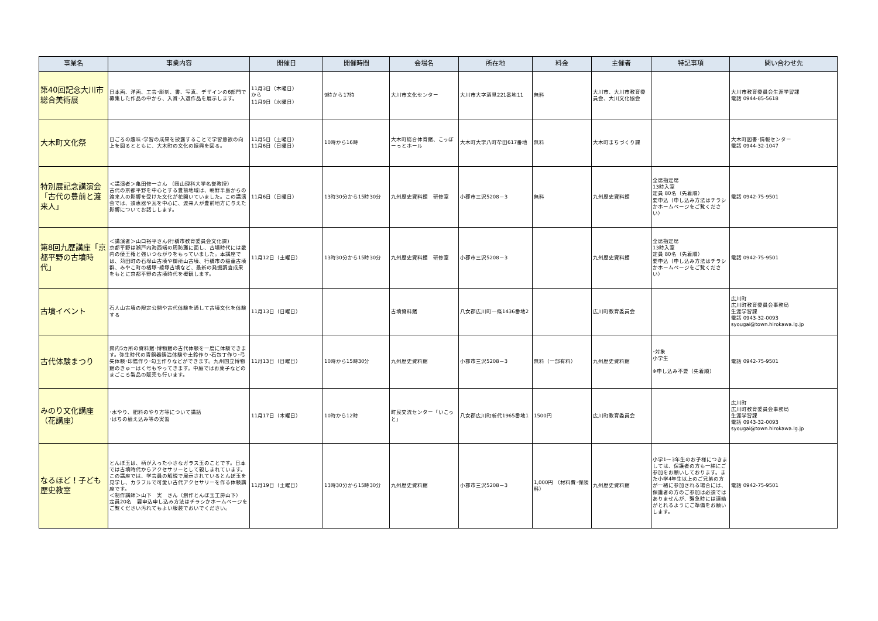| 事業名 | 事業内容 | 開催日 | 開催時間 | 会場名 | 所在地 | 料金 | 主催者 | 特記事項 | 問い合わせ先 |
| --- | --- | --- | --- | --- | --- | --- | --- | --- | --- |
| 第40回記念大川市総合美術展 | 日本画、洋画、工芸･彫刻、書、写真、デザインの6部門で募集した作品の中から、入賞･入選作品を展示します。 | 11月3日（木曜日） から 11月9日（水曜日） | 9時から17時 | 大川市文化センター | 大川市大字酒見221番地11 | 無料 | 大川市、大川市教育委員会、大川文化協会 | | 大川市教育委員会生涯学習課 電話 0944-85-5618 |
| 大木町文化祭 | 日ごろの趣味･学習の成果を披露することで学習意欲の向上を図るとともに、大木町の文化の振興を図る。 | 11月5日（土曜日） 11月6日（日曜日） | 10時から16時 | 大木町総合体育館、こっぽーっとホール | 大木町大字八町牟田617番地 | 無料 | 大木町まちづくり課 | | 大木町図書･情報センター 電話 0944-32-1047 |
| 特別展記念講演会「古代の豊前と渡来人」 | ＜講演者＞亀田修一さん （岡山理科大学名誉教授） 古代の京都平野を中心とする豊前地域は、朝鮮半島からの渡来人の影響を受けた文化が花開いていました。この講演会では、須恵器や瓦を中心に、渡来人が豊前地方に与えた影響についてお話しします。 | 11月6日（日曜日） | 13時30分から15時30分 | 九州歴史資料館 研修室 | 小郡市三沢5208－3 | 無料 | 九州歴史資料館 | 全席指定席 13時入室 定員 80名（先着順） 要申込（申し込み方法はチラシかホームページをご覧ください） | 電話 0942-75-9501 |
| 第8回九歴講座「京都平野の古墳時代」 | ＜講演者＞山口裕平さん(行橋市教育委員会文化課) 京都平野は瀬戸内海西端の周防灘に面し、古墳時代には畿内の倭王権と強いつながりをもっていました。本講座では、苅田町の石塚山古墳や御所山古墳、行橋市の稲童古墳群、みやこ町の橘塚･綾塚古墳など、最新の発掘調査成果をもとに京都平野の古墳時代を概観します。 | 11月12日（土曜日） | 13時30分から15時30分 | 九州歴史資料館 研修室 | 小郡市三沢5208－3 | | 九州歴史資料館 | 全席指定席 13時入室 定員 80名（先着順） 要申込（申し込み方法はチラシかホームページをご覧ください） | 電話 0942-75-9501 |
| 古墳イベント | 石人山古墳の限定公開や古代体験を通して古墳文化を体験する | 11月13日（日曜日） | | 古墳資料館 | 八女郡広川町一條1436番地2 | | 広川町教育委員会 | | 広川町 広川町教育委員会事務局 生涯学習課 電話 0943-32-0093 syougai@town.hirokawa.lg.jp |
| 古代体験まつり | 県内5カ所の資料館･博物館の古代体験を一度に体験できます。弥生時代の青銅器鋳造体験や土鈴作り･石包丁作り･弓矢体験･印鑑作り･勾玉作りなどができます。九州国立博物館のきゅーはく号もやってきます。中庭ではお菓子などのまごころ製品の販売も行います。 | 11月13日（日曜日） | 10時から15時30分 | 九州歴史資料館 | 小郡市三沢5208－3 | 無料（一部有料） | 九州歴史資料館 | ･対象 小学生 ※申し込み不要（先着順） | 電話 0942-75-9501 |
| みのり文化講座（花講座） | ･水やり、肥料のやり方等について講話 ･はちの植え込み等の実習 | 11月17日（木曜日） | 10時から12時 | 町民交流センター「いこっと」 | 八女郡広川町新代1965番地1 | 1500円 | 広川町教育委員会 | | 広川町 広川町教育委員会事務局 生涯学習課 電話 0943-32-0093 syougai@town.hirokawa.lg.jp |
| なるほど！子ども歴史教室 | とんぼ玉は、柄が入った小さなガラス玉のことです。日本では古墳時代からアクセサリーとして親しまれています。この講座では、学芸員の解説で展示されているとんぼ玉を見学し、カラフルで可愛い古代アクセサリーを作る体験講座です。 ＜制作講師＞山下 実 さん（創作とんぼ玉工房山下） 定員20名 要申込申し込み方法はチラシかホームページをご覧ください汚れてもよい服装でおいでください。 | 11月19日（土曜日） | 13時30分から15時30分 | 九州歴史資料館 | 小郡市三沢5208－3 | 1,000円 （材料費･保険料） | 九州歴史資料館 | 小学1～3年生のお子様につきましては、保護者の方も一緒にご参加をお願いしております。また小学4年生以上のご兄弟の方が一緒に参加される場合には、保護者の方のご参加は必須ではありませんが、緊急時には連絡がとれるようにご準備をお願いします。 | 電話 0942-75-9501 |